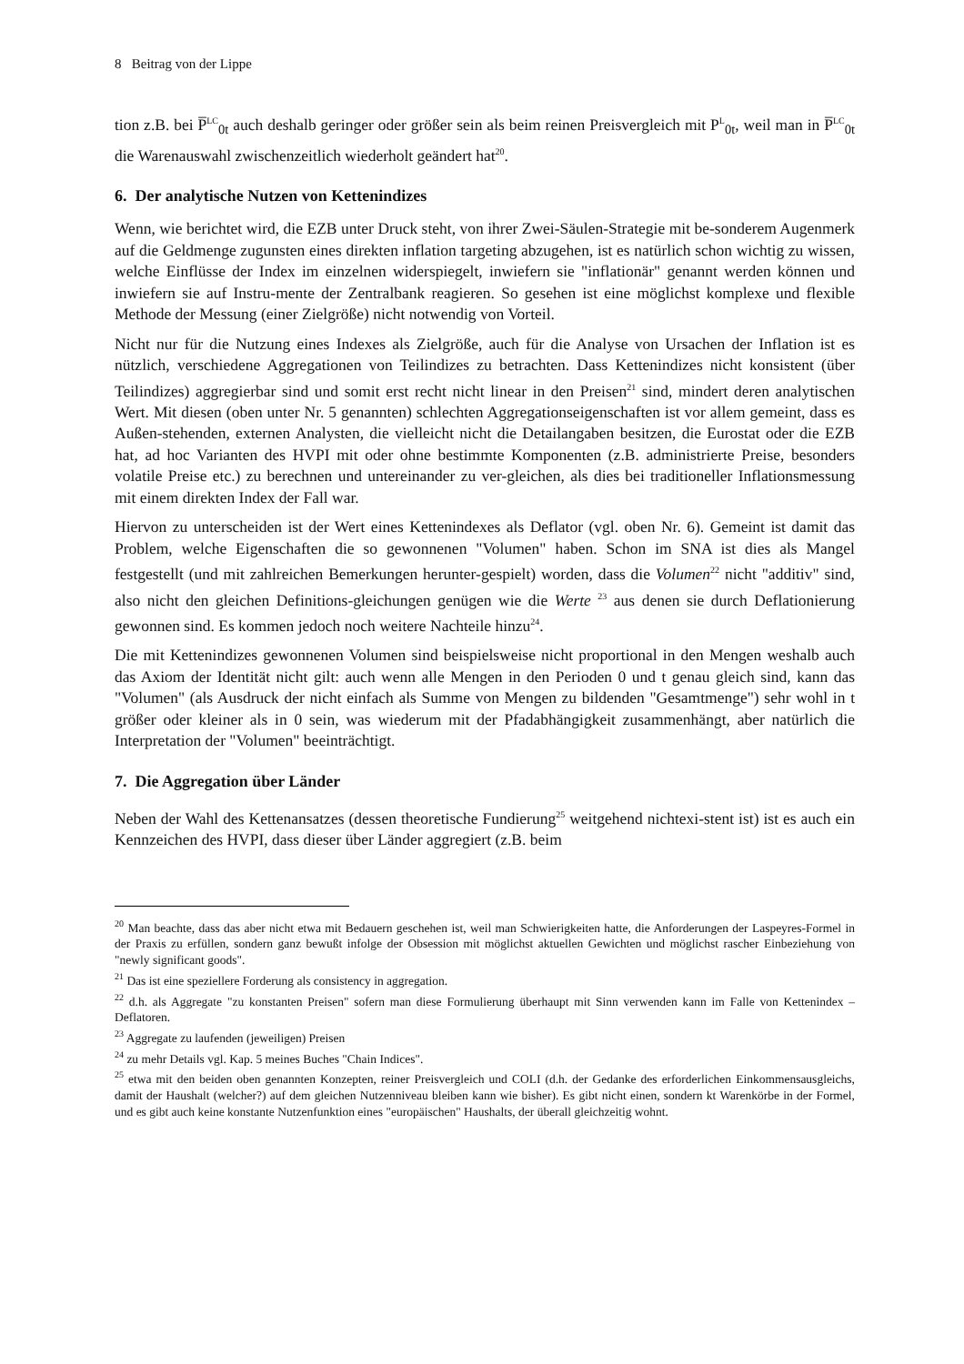8 Beitrag von der Lippe
tion z.B. bei P̅<sup>LC</sup><sub>0t</sub> auch deshalb geringer oder größer sein als beim reinen Preisvergleich mit P<sup>L</sup><sub>0t</sub>, weil man in P̅<sup>LC</sup><sub>0t</sub> die Warenauswahl zwischenzeitlich wiederholt geändert hat<sup>20</sup>.
6. Der analytische Nutzen von Kettenindizes
Wenn, wie berichtet wird, die EZB unter Druck steht, von ihrer Zwei-Säulen-Strategie mit be-sonderem Augenmerk auf die Geldmenge zugunsten eines direkten inflation targeting abzugehen, ist es natürlich schon wichtig zu wissen, welche Einflüsse der Index im einzelnen widerspiegelt, inwiefern sie "inflationär" genannt werden können und inwiefern sie auf Instru-mente der Zentralbank reagieren. So gesehen ist eine möglichst komplexe und flexible Methode der Messung (einer Zielgröße) nicht notwendig von Vorteil.
Nicht nur für die Nutzung eines Indexes als Zielgröße, auch für die Analyse von Ursachen der Inflation ist es nützlich, verschiedene Aggregationen von Teilindizes zu betrachten. Dass Kettenindizes nicht konsistent (über Teilindizes) aggregierbar sind und somit erst recht nicht linear in den Preisen<sup>21</sup> sind, mindert deren analytischen Wert. Mit diesen (oben unter Nr. 5 genannten) schlechten Aggregationseigenschaften ist vor allem gemeint, dass es Außen-stehenden, externen Analysten, die vielleicht nicht die Detailangaben besitzen, die Eurostat oder die EZB hat, ad hoc Varianten des HVPI mit oder ohne bestimmte Komponenten (z.B. administrierte Preise, besonders volatile Preise etc.) zu berechnen und untereinander zu ver-gleichen, als dies bei traditioneller Inflationsmessung mit einem direkten Index der Fall war.
Hiervon zu unterscheiden ist der Wert eines Kettenindexes als Deflator (vgl. oben Nr. 6). Gemeint ist damit das Problem, welche Eigenschaften die so gewonnenen "Volumen" haben. Schon im SNA ist dies als Mangel festgestellt (und mit zahlreichen Bemerkungen herunter-gespielt) worden, dass die Volumen<sup>22</sup> nicht "additiv" sind, also nicht den gleichen Definitions-gleichungen genügen wie die Werte <sup>23</sup> aus denen sie durch Deflationierung gewonnen sind. Es kommen jedoch noch weitere Nachteile hinzu<sup>24</sup>.
Die mit Kettenindizes gewonnenen Volumen sind beispielsweise nicht proportional in den Mengen weshalb auch das Axiom der Identität nicht gilt: auch wenn alle Mengen in den Perioden 0 und t genau gleich sind, kann das "Volumen" (als Ausdruck der nicht einfach als Summe von Mengen zu bildenden "Gesamtmenge") sehr wohl in t größer oder kleiner als in 0 sein, was wiederum mit der Pfadabhängigkeit zusammenhängt, aber natürlich die Interpretation der "Volumen" beeinträchtigt.
7. Die Aggregation über Länder
Neben der Wahl des Kettenansatzes (dessen theoretische Fundierung<sup>25</sup> weitgehend nichtexi-stent ist) ist es auch ein Kennzeichen des HVPI, dass dieser über Länder aggregiert (z.B. beim
<sup>20</sup> Man beachte, dass das aber nicht etwa mit Bedauern geschehen ist, weil man Schwierigkeiten hatte, die Anforderungen der Laspeyres-Formel in der Praxis zu erfüllen, sondern ganz bewußt infolge der Obsession mit möglichst aktuellen Gewichten und möglichst rascher Einbeziehung von "newly significant goods".
<sup>21</sup> Das ist eine speziellere Forderung als consistency in aggregation.
<sup>22</sup> d.h. als Aggregate "zu konstanten Preisen" sofern man diese Formulierung überhaupt mit Sinn verwenden kann im Falle von Kettenindex – Deflatoren.
<sup>23</sup> Aggregate zu laufenden (jeweiligen) Preisen
<sup>24</sup> zu mehr Details vgl. Kap. 5 meines Buches "Chain Indices".
<sup>25</sup> etwa mit den beiden oben genannten Konzepten, reiner Preisvergleich und COLI (d.h. der Gedanke des erforderlichen Einkommensausgleichs, damit der Haushalt (welcher?) auf dem gleichen Nutzenniveau bleiben kann wie bisher). Es gibt nicht einen, sondern kt Warenkörbe in der Formel, und es gibt auch keine konstante Nutzenfunktion eines "europäischen" Haushalts, der überall gleichzeitig wohnt.